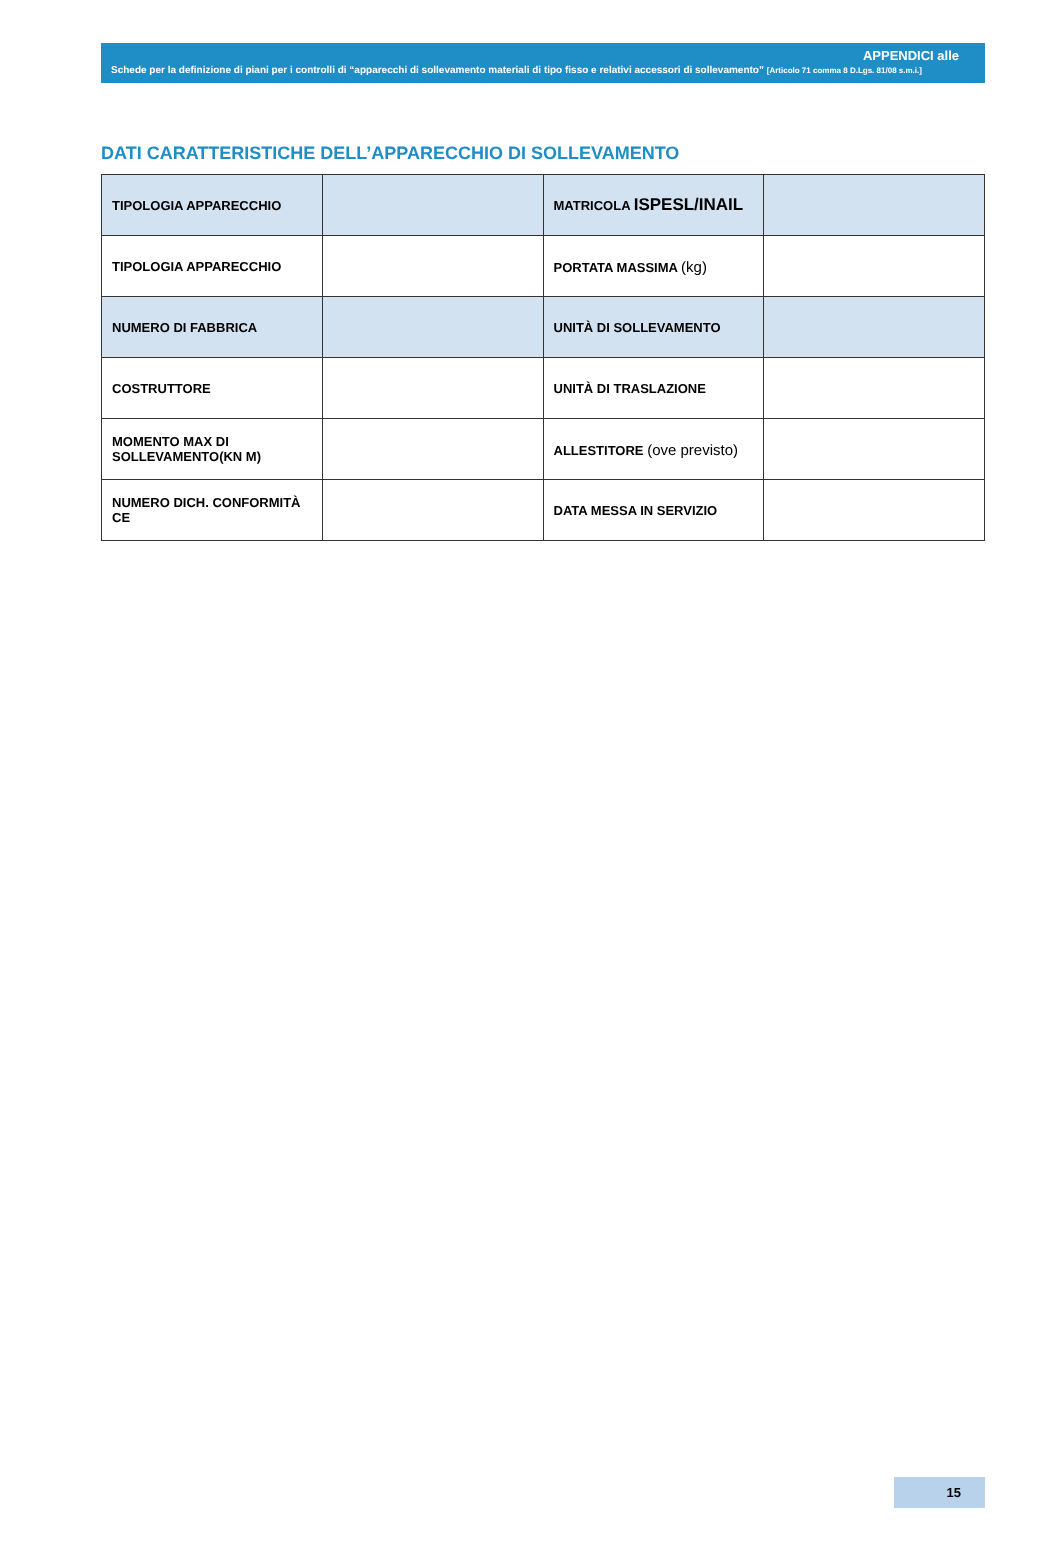APPENDICI alle
Schede per la definizione di piani per i controlli di “apparecchi di sollevamento materiali di tipo fisso e relativi accessori di sollevamento” [Articolo 71 comma 8 D.Lgs. 81/08 s.m.i.]
DATI CARATTERISTICHE DELL’APPARECCHIO DI SOLLEVAMENTO
| TIPOLOGIA APPARECCHIO | | MATRICOLA ISPESL/INAIL | |
| TIPOLOGIA APPARECCHIO | | PORTATA MASSIMA (kg) | |
| NUMERO DI FABBRICA | | UNITÀ DI SOLLEVAMENTO | |
| COSTRUTTORE | | UNITÀ DI TRASLAZIONE | |
| MOMENTO MAX DI SOLLEVAMENTO(KN M) | | ALLESTITORE (ove previsto) | |
| NUMERO DICH. CONFORMITÀ CE | | DATA MESSA IN SERVIZIO | |
15